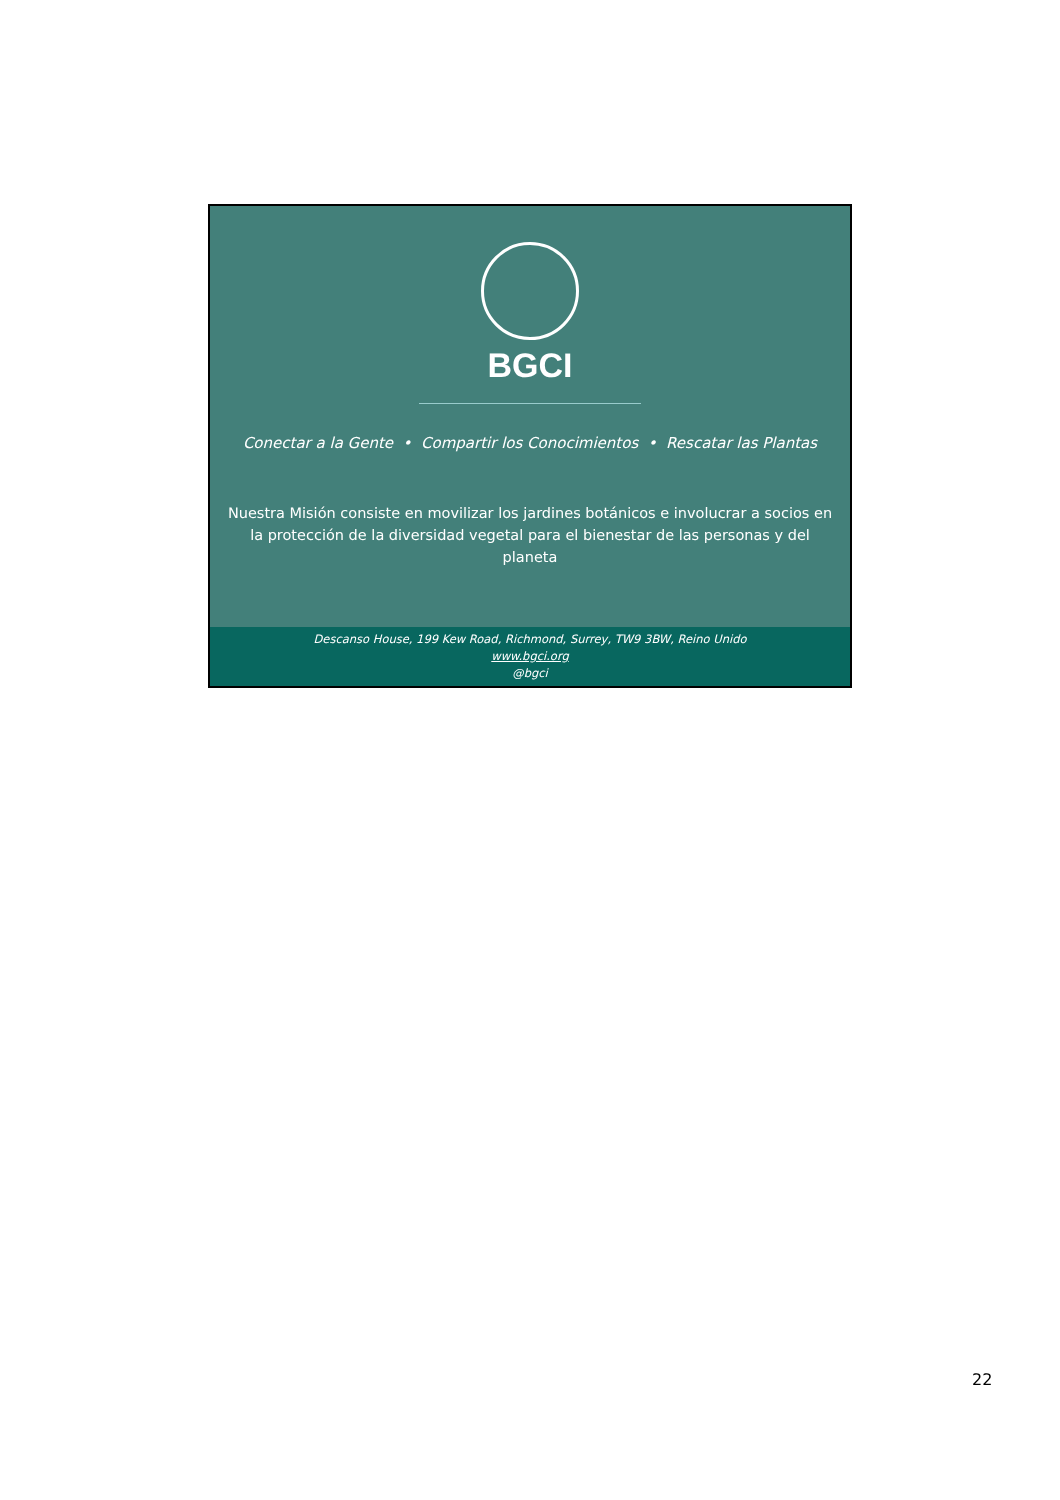BGCI
Conectar a la Gente • Compartir los Conocimientos • Rescatar las Plantas
Nuestra Misión consiste en movilizar los jardines botánicos e involucrar a socios en la protección de la diversidad vegetal para el bienestar de las personas y del planeta
Descanso House, 199 Kew Road, Richmond, Surrey, TW9 3BW, Reino Unido
www.bgci.org
@bgci
22